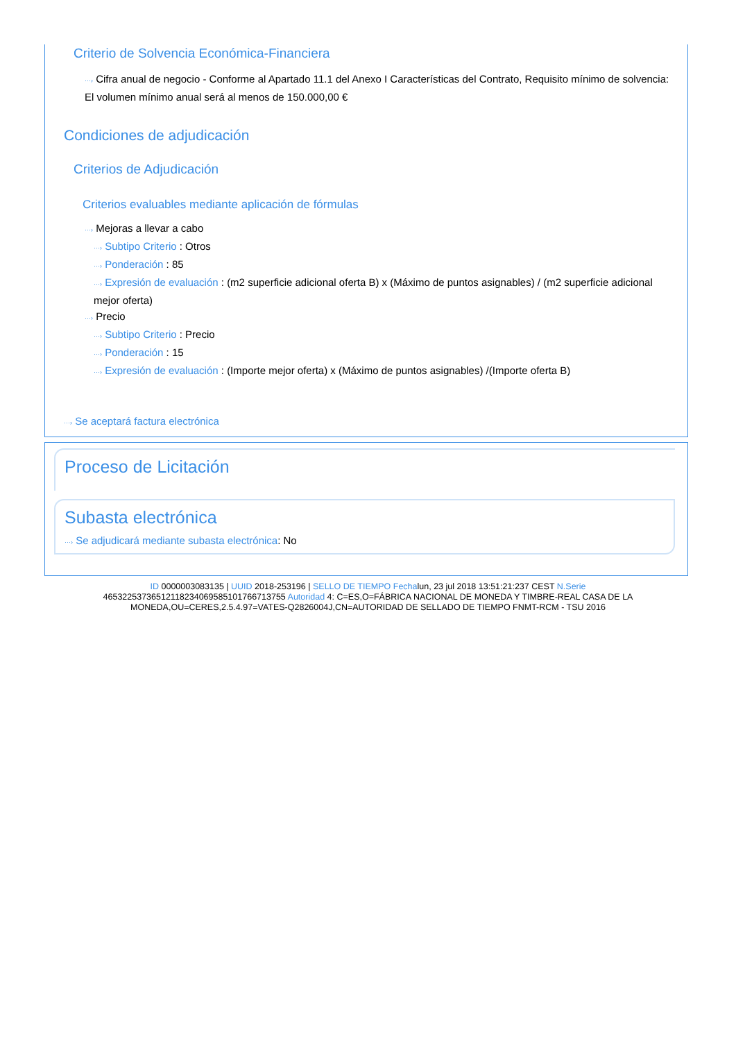Criterio de Solvencia Económica-Financiera
···› Cifra anual de negocio - Conforme al Apartado 11.1 del Anexo I Características del Contrato, Requisito mínimo de solvencia: El volumen mínimo anual será al menos de 150.000,00 €
Condiciones de adjudicación
Criterios de Adjudicación
Criterios evaluables mediante aplicación de fórmulas
···› Mejoras a llevar a cabo
···› Subtipo Criterio : Otros
···› Ponderación : 85
···› Expresión de evaluación : (m2 superficie adicional oferta B) x (Máximo de puntos asignables) / (m2 superficie adicional mejor oferta)
···› Precio
···› Subtipo Criterio : Precio
···› Ponderación : 15
···› Expresión de evaluación : (Importe mejor oferta) x (Máximo de puntos asignables) /(Importe oferta B)
···› Se aceptará factura electrónica
Proceso de Licitación
Subasta electrónica
···› Se adjudicará mediante subasta electrónica: No
ID 0000003083135 | UUID 2018-253196 | SELLO DE TIEMPO Fechalun, 23 jul 2018 13:51:21:237 CEST N.Serie 465322537365121182340695851017667137​55 Autoridad 4: C=ES,O=FÁBRICA NACIONAL DE MONEDA Y TIMBRE-REAL CASA DE LA MONEDA,OU=CERES,2.5.4.97=VATES-Q2826004J,CN=AUTORIDAD DE SELLADO DE TIEMPO FNMT-RCM - TSU 2016